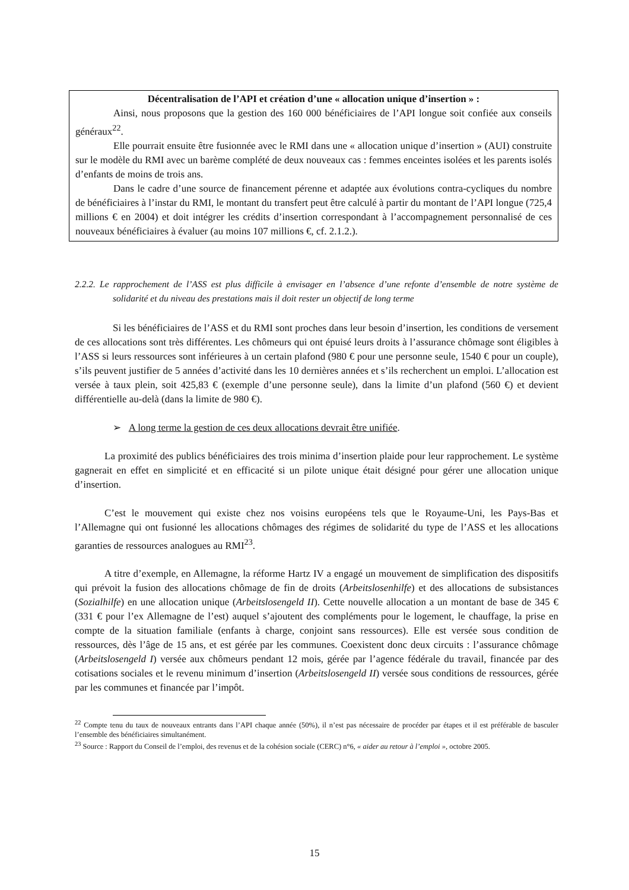Décentralisation de l’API et création d’une « allocation unique d’insertion » :
Ainsi, nous proposons que la gestion des 160 000 bénéficiaires de l’API longue soit confiée aux conseils généraux<sup>22</sup>.
Elle pourrait ensuite être fusionnée avec le RMI dans une « allocation unique d’insertion » (AUI) construite sur le modèle du RMI avec un barème complété de deux nouveaux cas : femmes enceintes isolées et les parents isolés d’enfants de moins de trois ans.
Dans le cadre d’une source de financement pérenne et adaptée aux évolutions contra-cycliques du nombre de bénéficiaires à l’instar du RMI, le montant du transfert peut être calculé à partir du montant de l’API longue (725,4 millions € en 2004) et doit intégrer les crédits d’insertion correspondant à l’accompagnement personnalisé de ces nouveaux bénéficiaires à évaluer (au moins 107 millions €, cf. 2.1.2.).
2.2.2. Le rapprochement de l’ASS est plus difficile à envisager en l’absence d’une refonte d’ensemble de notre système de solidarité et du niveau des prestations mais il doit rester un objectif de long terme
Si les bénéficiaires de l’ASS et du RMI sont proches dans leur besoin d’insertion, les conditions de versement de ces allocations sont très différentes. Les chômeurs qui ont épuisé leurs droits à l’assurance chômage sont éligibles à l’ASS si leurs ressources sont inférieures à un certain plafond (980 € pour une personne seule, 1540 € pour un couple), s’ils peuvent justifier de 5 années d’activité dans les 10 dernières années et s’ils recherchent un emploi. L’allocation est versée à taux plein, soit 425,83 € (exemple d’une personne seule), dans la limite d’un plafond (560 €) et devient différentielle au-delà (dans la limite de 980 €).
➢ A long terme la gestion de ces deux allocations devrait être unifiée.
La proximité des publics bénéficiaires des trois minima d’insertion plaide pour leur rapprochement. Le système gagnerait en effet en simplicité et en efficacité si un pilote unique était désigné pour gérer une allocation unique d’insertion.
C’est le mouvement qui existe chez nos voisins européens tels que le Royaume-Uni, les Pays-Bas et l’Allemagne qui ont fusionné les allocations chômages des régimes de solidarité du type de l’ASS et les allocations garanties de ressources analogues au RMI<sup>23</sup>.
A titre d’exemple, en Allemagne, la réforme Hartz IV a engagé un mouvement de simplification des dispositifs qui prévoit la fusion des allocations chômage de fin de droits (Arbeitslosenhilfe) et des allocations de subsistances (Sozialhilfe) en une allocation unique (Arbeitslosengeld II). Cette nouvelle allocation a un montant de base de 345 € (331 € pour l’ex Allemagne de l’est) auquel s’ajoutent des compléments pour le logement, le chauffage, la prise en compte de la situation familiale (enfants à charge, conjoint sans ressources). Elle est versée sous condition de ressources, dès l’âge de 15 ans, et est gérée par les communes. Coexistent donc deux circuits : l’assurance chômage (Arbeitslosengeld I) versée aux chômeurs pendant 12 mois, gérée par l’agence fédérale du travail, financée par des cotisations sociales et le revenu minimum d’insertion (Arbeitslosengeld II) versée sous conditions de ressources, gérée par les communes et financée par l’impôt.
<sup>22</sup> Compte tenu du taux de nouveaux entrants dans l’API chaque année (50%), il n’est pas nécessaire de procéder par étapes et il est préférable de basculer l’ensemble des bénéficiaires simultanément.
<sup>23</sup> Source : Rapport du Conseil de l’emploi, des revenus et de la cohésion sociale (CERC) n°6, « aider au retour à l’emploi », octobre 2005.
15